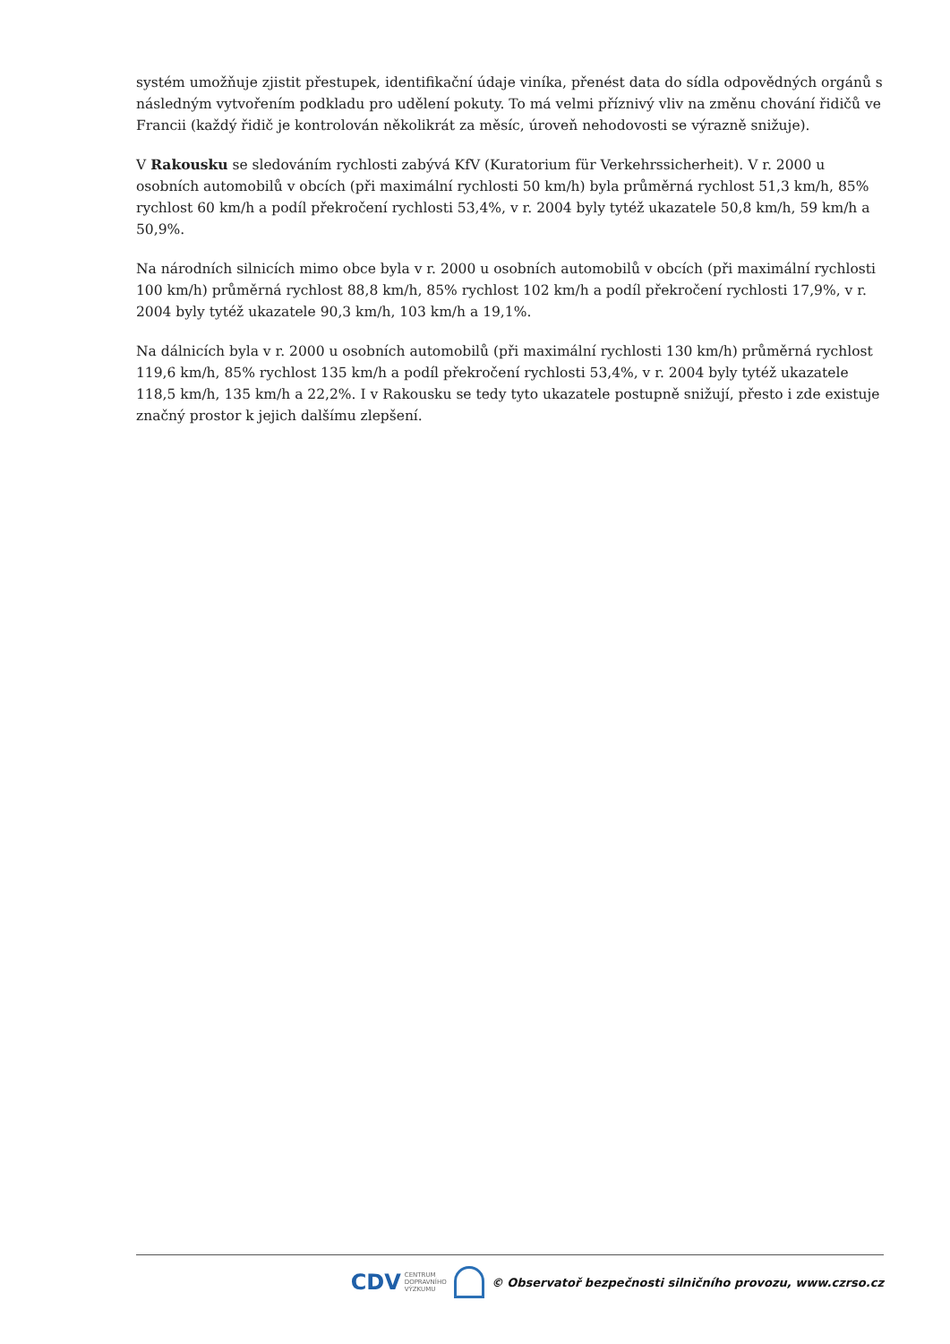systém umožňuje zjistit přestupek, identifikační údaje viníka, přenést data do sídla odpovědných orgánů s následným vytvořením podkladu pro udělení pokuty. To má velmi příznivý vliv na změnu chování řidičů ve Francii (každý řidič je kontrolován několikrát za měsíc, úroveň nehodovosti se výrazně snižuje).
V Rakousku se sledováním rychlosti zabývá KfV (Kuratorium für Verkehrssicherheit). V r. 2000 u osobních automobilů v obcích (při maximální rychlosti 50 km/h) byla průměrná rychlost 51,3 km/h, 85% rychlost 60 km/h a podíl překročení rychlosti 53,4%, v r. 2004 byly tytéž ukazatele 50,8 km/h, 59 km/h a 50,9%.
Na národních silnicích mimo obce byla v r. 2000 u osobních automobilů v obcích (při maximální rychlosti 100 km/h) průměrná rychlost 88,8 km/h, 85% rychlost 102 km/h a podíl překročení rychlosti 17,9%, v r. 2004 byly tytéž ukazatele 90,3 km/h, 103 km/h a 19,1%.
Na dálnicích byla v r. 2000 u osobních automobilů (při maximální rychlosti 130 km/h) průměrná rychlost 119,6 km/h, 85% rychlost 135 km/h a podíl překročení rychlosti 53,4%, v r. 2004 byly tytéž ukazatele 118,5 km/h, 135 km/h a 22,2%. I v Rakousku se tedy tyto ukazatele postupně snižují, přesto i zde existuje značný prostor k jejich dalšímu zlepšení.
CDV CENTRUM
DOPRAVNÍHO
VÝZKUMU
© Observatoř bezpečnosti silničního provozu, www.czrso.cz